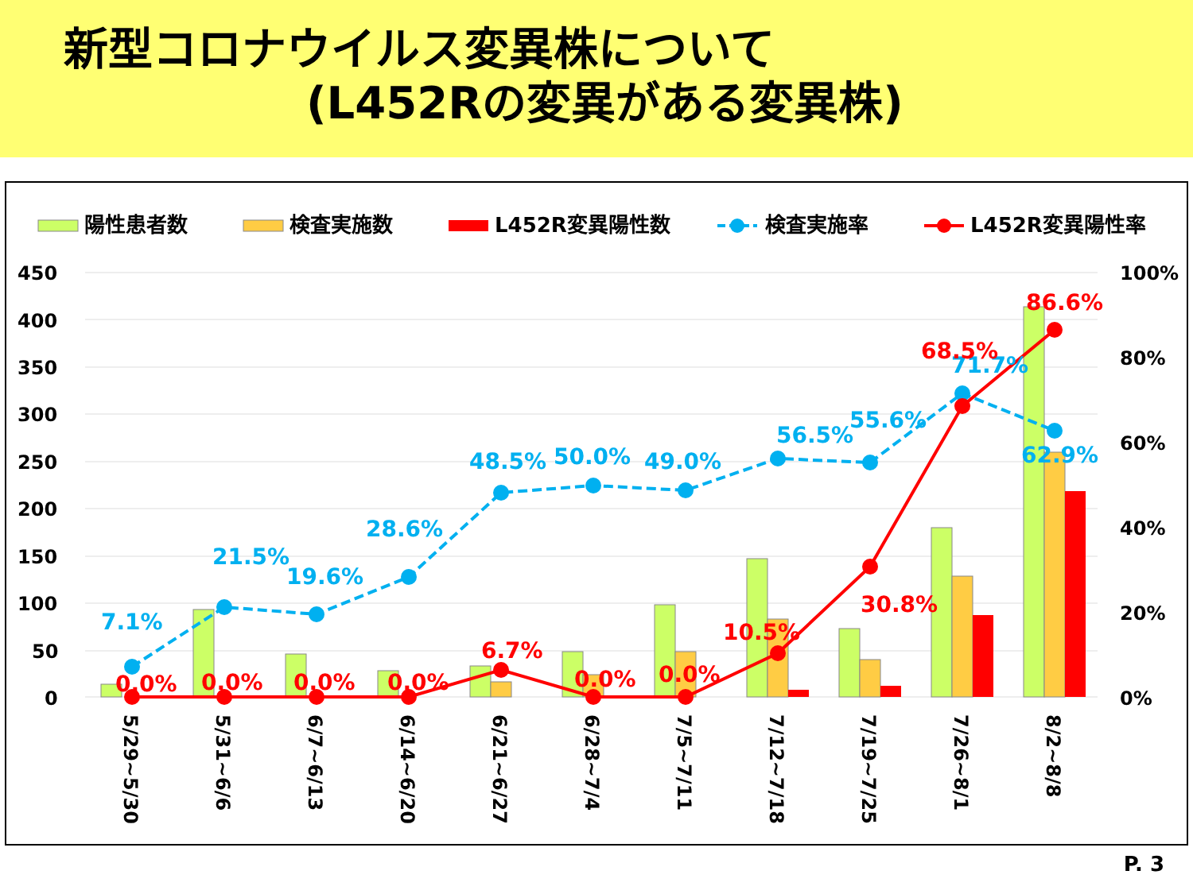新型コロナウイルス変異株について
(L452Rの変異がある変異株)
陽性患者数
検査実施数
L452R変異陽性数
検査実施率
L452R変異陽性率
450
400
350
300
250
200
150
100
50
0
100%
80%
60%
40%
20%
0%
7.1%
21.5%
19.6%
28.6%
48.5%
50.0%
49.0%
56.5%
55.6%
71.7%
62.9%
0.0%
0.0%
0.0%
0.0%
6.7%
0.0%
0.0%
10.5%
30.8%
68.5%
86.6%
5/29~5/30
5/31~6/6
6/7~6/13
6/14~6/20
6/21~6/27
6/28~7/4
7/5~7/11
7/12~7/18
7/19~7/25
7/26~8/1
8/2~8/8
P. 3